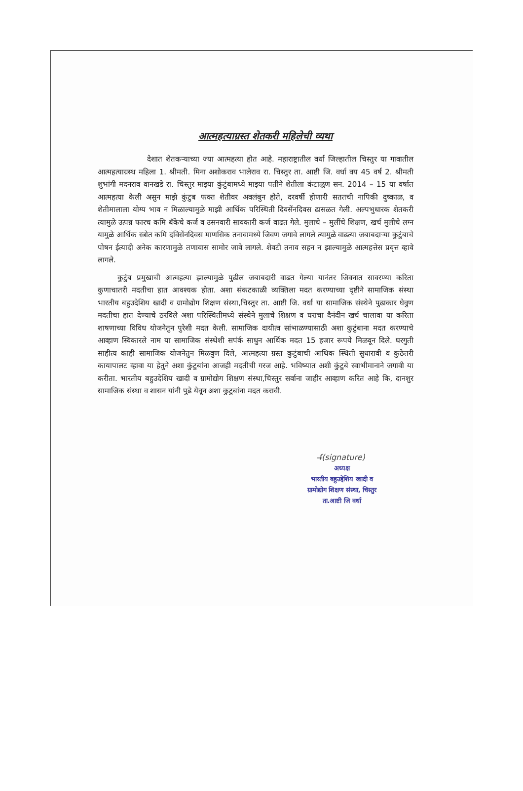आत्महत्याग्रस्त शेतकरी महिलेची व्यथा
देशात शेतकऱ्याच्या ज्या आत्महत्या होत आहे. महाराष्ट्रातील वर्धा जिल्हातील चिस्तुर या गावातील आत्महत्याग्रस्थ महिला 1. श्रीमती. मिना अशोकराव भालेराव रा. चिस्तुर ता. आष्टी जि. वर्धा वय 45 वर्ष 2. श्रीमती शुभांगी मदनराव वानखडे रा. चिस्तुर माझ्या कुंटुंबामध्ये माझ्या पतीने शेतीला कंटाळुण सन. 2014 – 15 या वर्षात आत्महत्या केली असुन माझे कुंटुब फक्त शेतीवर अवलंबुन होते, दरवर्षी होणारी सततची नापिकी दुष्काळ, व शेतीमालाला योग्य भाव न मिळाल्यामुळे माझी आर्थिक परिस्थिती दिवसेंनदिवस ढासळत गेली. अल्पभुधारक शेतकरी त्यामुळे उत्पन्न फारच कमि बॅकेचे कर्ज व उसनवारी सावकारी कर्ज वाढत गेले. मुलाचे – मुलींचे शिक्षण, खर्च मुलीचे लग्न यामुळे आर्थिक स्त्रोत कमि दविसेंनदिवस माणसिक तनावामध्ये जिवण जगावे लागले त्यामुळे वाढत्या जबाबदाऱ्या कुटुंबाचे पोषन ईत्यादी अनेक कारणामुळे तणावास सामोर जावे लागले. शेवटी तनाव सहन न झाल्यामुळे आत्महत्तेस प्रवृत्त व्हावे लागले.
कुटुंब प्रमुखाची आत्महत्या झाल्यामुळे पुढील जबाबदारी वाढत गेल्या यानंतर जिवनात सावरण्या करिता कुणाचातरी मदतीचा हात आवश्यक होता. अशा संकटकाळी व्यक्तिला मदत करण्याच्या दृष्टीने सामाजिक संस्था भारतीय बहुउदेशिय खादी व ग्रामोद्योग शिक्षण संस्था,चिस्तुर ता. आष्टी जि. वर्धा या सामाजिक संस्थेने पुढाकार घेवुण मदतीचा हात देण्याचे ठरविले अशा परिस्थितीमध्ये संस्थेने मुलाचे शिक्षण व घराचा दैनंदीन खर्च चालावा या करिता शाषणाच्या विविध योजनेतुन पुरेशी मदत केली. सामाजिक दायीत्व सांभाळण्यासाठी अशा कुटुंबाना मदत करण्याचे आव्हाण स्विकारले नाम या सामाजिक संस्थेशी सपंर्क साधुन आर्थिक मदत 15 हजार रूपये मिळवून दिले. घरगुती साहीत्य काही सामाजिक योजनेतुन मिळवुण दिले, आत्महत्या ग्रस्त कुटुंबाची आथिक स्थिती सुधारावी व कुठेतरी कायापालट व्हावा या हेतुने अशा कुंटुबांना आजही मदतीची गरज आहे. भविष्यात अशी कुंटुबे स्वाभीमानाने जगावी या करीता. भारतीय बहुउदेशिय खादी व ग्रामोद्योग शिक्षण संस्था,चिस्तुर सर्वाना जाहीर आव्हाण करित आहे कि, दानशुर सामाजिक संस्था व शासन यांनी पुढे येवून अशा कुटुबांना मदत करावी.
ſ̶(signature)
अध्यक्ष
भारतीय बहुउद्देशिय खादी व
ग्रामोद्योग शिक्षण संस्था, चिस्तुर
ता.आष्टी जि वर्धा